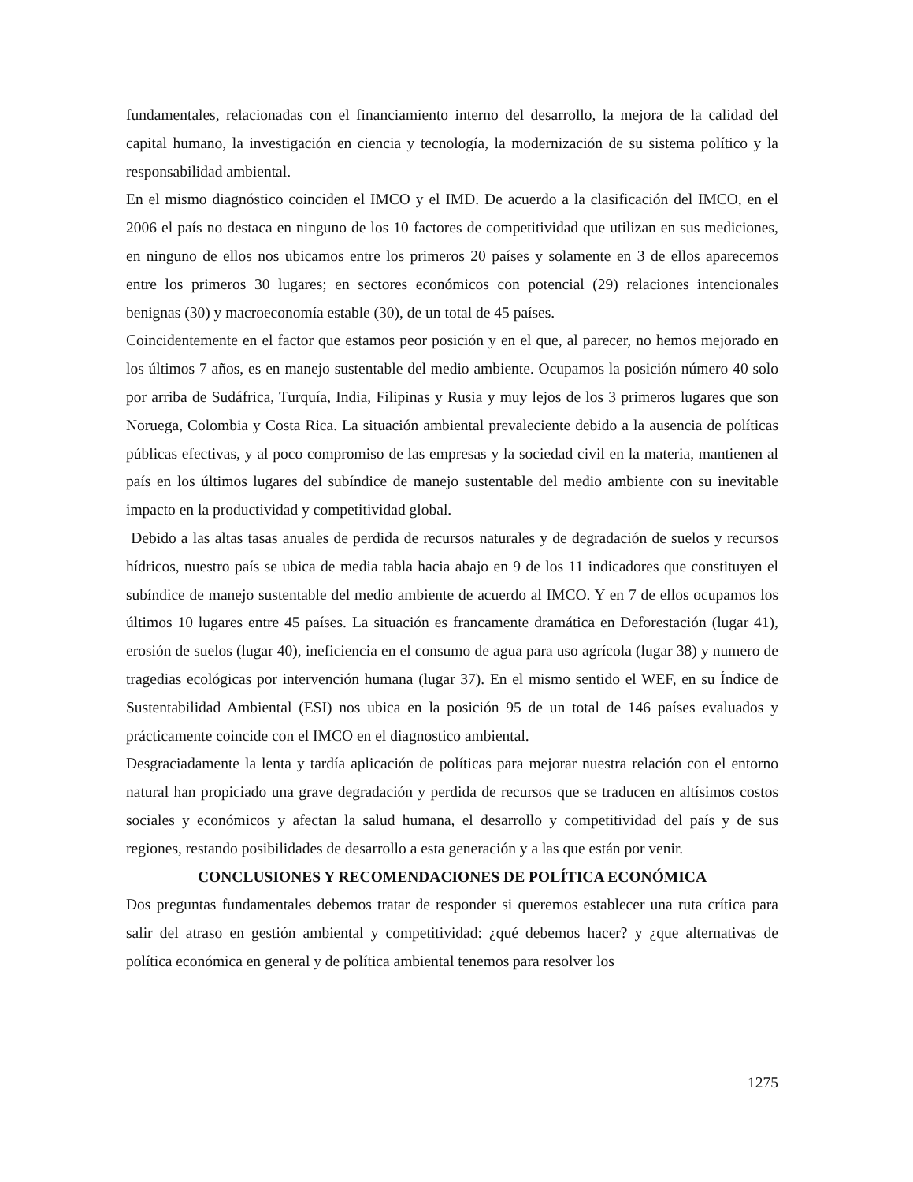fundamentales, relacionadas con el financiamiento interno del desarrollo, la mejora de la calidad del capital humano, la investigación en ciencia y tecnología, la modernización de su sistema político y la responsabilidad ambiental.
En el mismo diagnóstico coinciden el IMCO y el IMD. De acuerdo a la clasificación del IMCO, en el 2006 el país no destaca en ninguno de los 10 factores de competitividad que utilizan en sus mediciones, en ninguno de ellos nos ubicamos entre los primeros 20 países y solamente en 3 de ellos aparecemos entre los primeros 30 lugares; en sectores económicos con potencial (29) relaciones intencionales benignas (30) y macroeconomía estable (30), de un total de 45 países.
Coincidentemente en el factor que estamos peor posición y en el que, al parecer, no hemos mejorado en los últimos 7 años, es en manejo sustentable del medio ambiente. Ocupamos la posición número 40 solo por arriba de Sudáfrica, Turquía, India, Filipinas y Rusia y muy lejos de los 3 primeros lugares que son Noruega, Colombia y Costa Rica. La situación ambiental prevaleciente debido a la ausencia de políticas públicas efectivas, y al poco compromiso de las empresas y la sociedad civil en la materia, mantienen al país en los últimos lugares del subíndice de manejo sustentable del medio ambiente con su inevitable impacto en la productividad y competitividad global.
Debido a las altas tasas anuales de perdida de recursos naturales y de degradación de suelos y recursos hídricos, nuestro país se ubica de media tabla hacia abajo en 9 de los 11 indicadores que constituyen el subíndice de manejo sustentable del medio ambiente de acuerdo al IMCO. Y en 7 de ellos ocupamos los últimos 10 lugares entre 45 países. La situación es francamente dramática en Deforestación (lugar 41), erosión de suelos (lugar 40), ineficiencia en el consumo de agua para uso agrícola (lugar 38) y numero de tragedias ecológicas por intervención humana (lugar 37). En el mismo sentido el WEF, en su Índice de Sustentabilidad Ambiental (ESI) nos ubica en la posición 95 de un total de 146 países evaluados y prácticamente coincide con el IMCO en el diagnostico ambiental.
Desgraciadamente la lenta y tardía aplicación de políticas para mejorar nuestra relación con el entorno natural han propiciado una grave degradación y perdida de recursos que se traducen en altísimos costos sociales y económicos y afectan la salud humana, el desarrollo y competitividad del país y de sus regiones, restando posibilidades de desarrollo a esta generación y a las que están por venir.
CONCLUSIONES Y RECOMENDACIONES DE POLÍTICA ECONÓMICA
Dos preguntas fundamentales debemos tratar de responder si queremos establecer una ruta crítica para salir del atraso en gestión ambiental y competitividad: ¿qué debemos hacer? y ¿que alternativas de política económica en general y de política ambiental tenemos para resolver los
1275